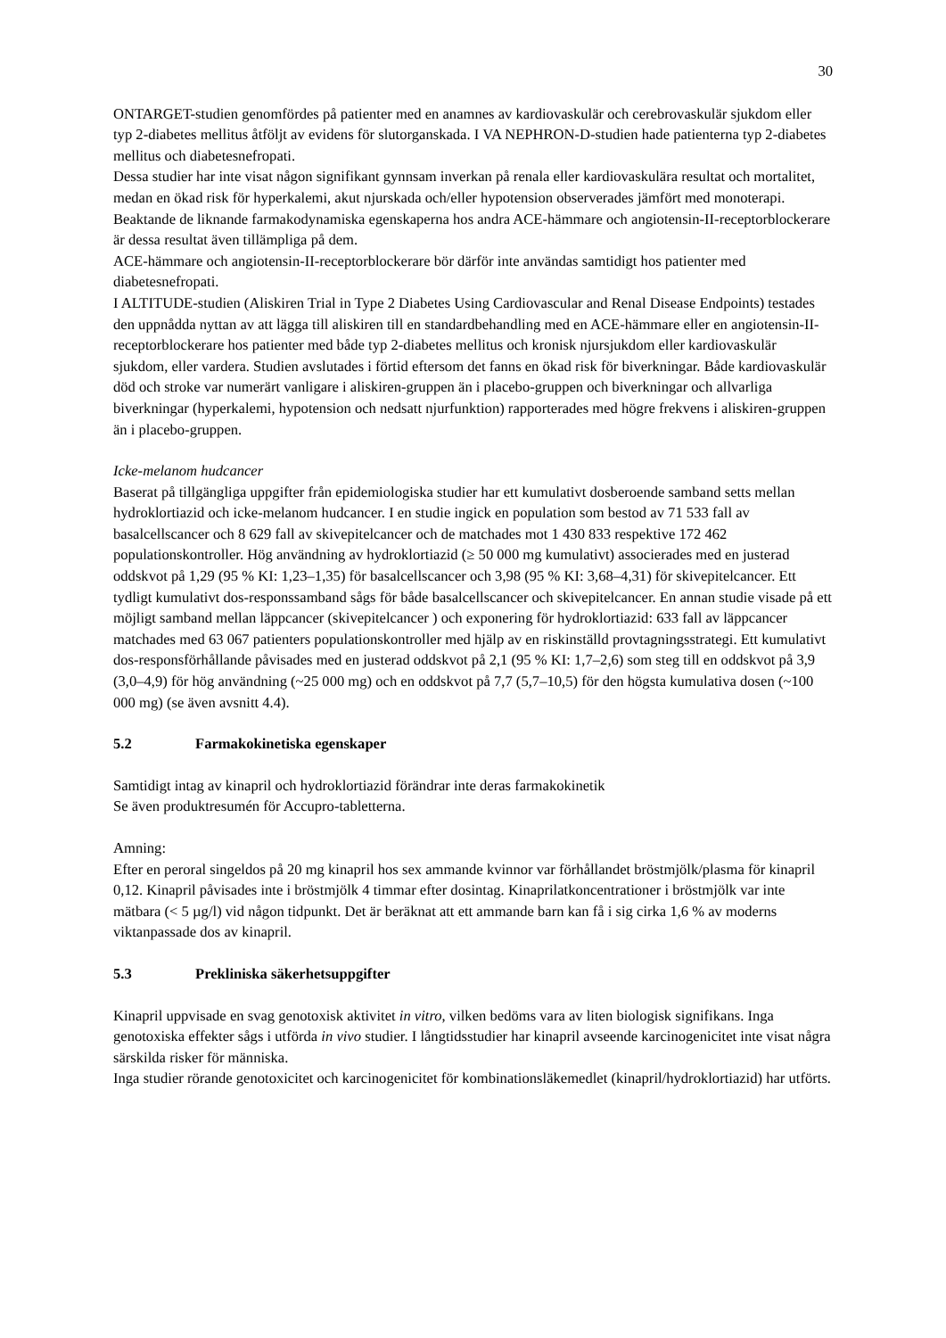30
ONTARGET-studien genomfördes på patienter med en anamnes av kardiovaskulär och cerebrovaskulär sjukdom eller typ 2-diabetes mellitus åtföljt av evidens för slutorganskada. I VA NEPHRON-D-studien hade patienterna typ 2-diabetes mellitus och diabetesnefropati.
Dessa studier har inte visat någon signifikant gynnsam inverkan på renala eller kardiovaskulära resultat och mortalitet, medan en ökad risk för hyperkalemi, akut njurskada och/eller hypotension observerades jämfört med monoterapi.
Beaktande de liknande farmakodynamiska egenskaperna hos andra ACE-hämmare och angiotensin-II-receptorblockerare är dessa resultat även tillämpliga på dem.
ACE-hämmare och angiotensin-II-receptorblockerare bör därför inte användas samtidigt hos patienter med diabetesnefropati.
I ALTITUDE-studien (Aliskiren Trial in Type 2 Diabetes Using Cardiovascular and Renal Disease Endpoints) testades den uppnådda nyttan av att lägga till aliskiren till en standardbehandling med en ACE-hämmare eller en angiotensin-II-receptorblockerare hos patienter med både typ 2-diabetes mellitus och kronisk njursjukdom eller kardiovaskulär sjukdom, eller vardera. Studien avslutades i förtid eftersom det fanns en ökad risk för biverkningar. Både kardiovaskulär död och stroke var numerärt vanligare i aliskiren-gruppen än i placebo-gruppen och biverkningar och allvarliga biverkningar (hyperkalemi, hypotension och nedsatt njurfunktion) rapporterades med högre frekvens i aliskiren-gruppen än i placebo-gruppen.
Icke-melanom hudcancer
Baserat på tillgängliga uppgifter från epidemiologiska studier har ett kumulativt dosberoende samband setts mellan hydroklortiazid och icke-melanom hudcancer. I en studie ingick en population som bestod av 71 533 fall av basalcellscancer och 8 629 fall av skivepitelcancer och de matchades mot 1 430 833 respektive 172 462 populationskontroller. Hög användning av hydroklortiazid (≥ 50 000 mg kumulativt) associerades med en justerad oddskvot på 1,29 (95 % KI: 1,23–1,35) för basalcellscancer och 3,98 (95 % KI: 3,68–4,31) för skivepitelcancer. Ett tydligt kumulativt dos-responssamband sågs för både basalcellscancer och skivepitelcancer. En annan studie visade på ett möjligt samband mellan läppcancer (skivepitelcancer ) och exponering för hydroklortiazid: 633 fall av läppcancer matchades med 63 067 patienters populationskontroller med hjälp av en riskinställd provtagningsstrategi. Ett kumulativt dos-responsförhållande påvisades med en justerad oddskvot på 2,1 (95 % KI: 1,7–2,6) som steg till en oddskvot på 3,9 (3,0–4,9) för hög användning (~25 000 mg) och en oddskvot på 7,7 (5,7–10,5) för den högsta kumulativa dosen (~100 000 mg) (se även avsnitt 4.4).
5.2 Farmakokinetiska egenskaper
Samtidigt intag av kinapril och hydroklortiazid förändrar inte deras farmakokinetik
Se även produktresumén för Accupro-tabletterna.
Amning:
Efter en peroral singeldos på 20 mg kinapril hos sex ammande kvinnor var förhållandet bröstmjölk/plasma för kinapril 0,12. Kinapril påvisades inte i bröstmjölk 4 timmar efter dosintag. Kinaprilatkoncentrationer i bröstmjölk var inte mätbara (< 5 µg/l) vid någon tidpunkt. Det är beräknat att ett ammande barn kan få i sig cirka 1,6 % av moderns viktanpassade dos av kinapril.
5.3 Prekliniska säkerhetsuppgifter
Kinapril uppvisade en svag genotoxisk aktivitet in vitro, vilken bedöms vara av liten biologisk signifikans. Inga genotoxiska effekter sågs i utförda in vivo studier. I långtidsstudier har kinapril avseende karcinogenicitet inte visat några särskilda risker för människa.
Inga studier rörande genotoxicitet och karcinogenicitet för kombinationsläkemedlet (kinapril/hydroklortiazid) har utförts.